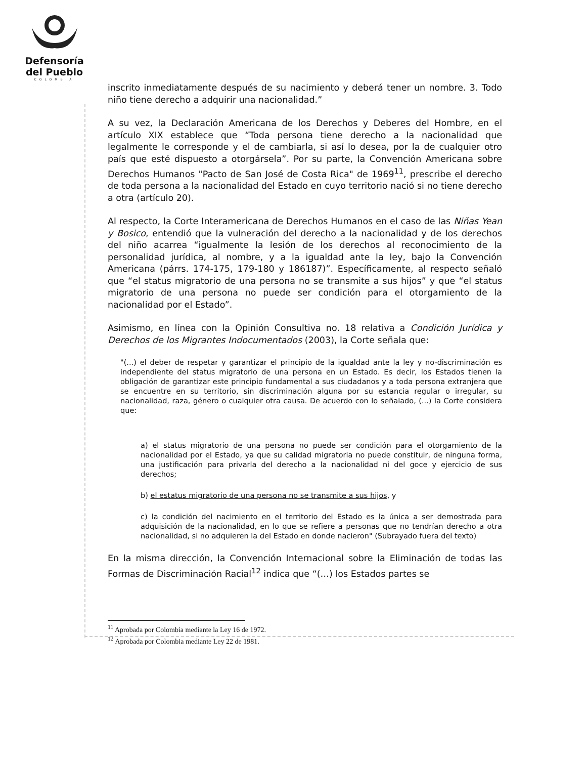Defensoría
del Pueblo
COLOMBIA
inscrito inmediatamente después de su nacimiento y deberá tener un nombre. 3. Todo niño tiene derecho a adquirir una nacionalidad.”
A su vez, la Declaración Americana de los Derechos y Deberes del Hombre, en el artículo XIX establece que “Toda persona tiene derecho a la nacionalidad que legalmente le corresponde y el de cambiarla, si así lo desea, por la de cualquier otro país que esté dispuesto a otorgársela”. Por su parte, la Convención Americana sobre Derechos Humanos "Pacto de San José de Costa Rica" de 1969<sup>11</sup>, prescribe el derecho de toda persona a la nacionalidad del Estado en cuyo territorio nació si no tiene derecho a otra (artículo 20).
Al respecto, la Corte Interamericana de Derechos Humanos en el caso de las Niñas Yean y Bosico, entendió que la vulneración del derecho a la nacionalidad y de los derechos del niño acarrea “igualmente la lesión de los derechos al reconocimiento de la personalidad jurídica, al nombre, y a la igualdad ante la ley, bajo la Convención Americana (párrs. 174-175, 179-180 y 186187)”. Específicamente, al respecto señaló que “el status migratorio de una persona no se transmite a sus hijos” y que “el status migratorio de una persona no puede ser condición para el otorgamiento de la nacionalidad por el Estado”.
Asimismo, en línea con la Opinión Consultiva no. 18 relativa a Condición Jurídica y Derechos de los Migrantes Indocumentados (2003), la Corte señala que:
"(...) el deber de respetar y garantizar el principio de la igualdad ante la ley y no-discriminación es independiente del status migratorio de una persona en un Estado. Es decir, los Estados tienen la obligación de garantizar este principio fundamental a sus ciudadanos y a toda persona extranjera que se encuentre en su territorio, sin discriminación alguna por su estancia regular o irregular, su nacionalidad, raza, género o cualquier otra causa. De acuerdo con lo señalado, (...) la Corte considera que:
a) el status migratorio de una persona no puede ser condición para el otorgamiento de la nacionalidad por el Estado, ya que su calidad migratoria no puede constituir, de ninguna forma, una justificación para privarla del derecho a la nacionalidad ni del goce y ejercicio de sus derechos;
b) el estatus migratorio de una persona no se transmite a sus hijos, y
c) la condición del nacimiento en el territorio del Estado es la única a ser demostrada para adquisición de la nacionalidad, en lo que se refiere a personas que no tendrían derecho a otra nacionalidad, si no adquieren la del Estado en donde nacieron" (Subrayado fuera del texto)
En la misma dirección, la Convención Internacional sobre la Eliminación de todas las Formas de Discriminación Racial<sup>12</sup> indica que “(…) los Estados partes se
<sup>11</sup> Aprobada por Colombia mediante la Ley 16 de 1972.
<sup>12</sup> Aprobada por Colombia mediante Ley 22 de 1981.